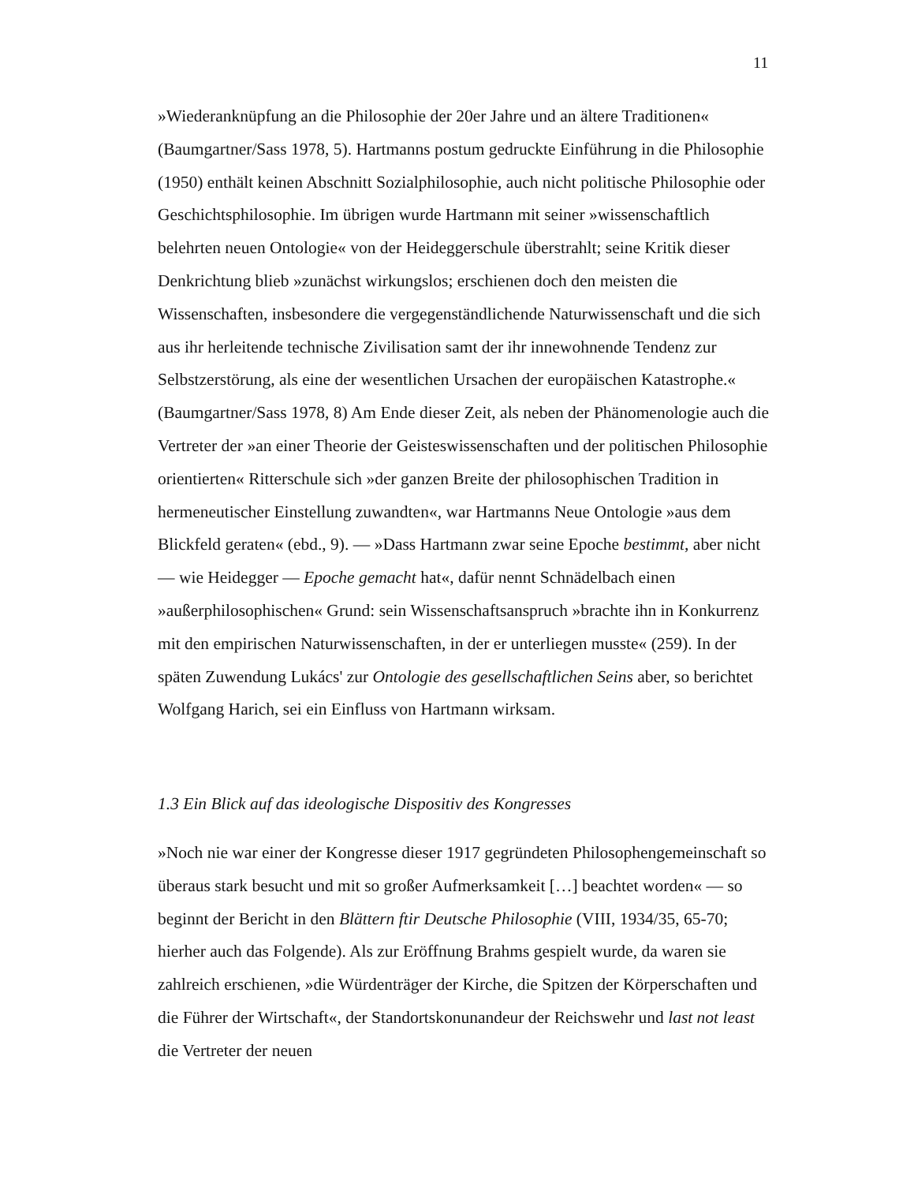11
»Wiederanknüpfung an die Philosophie der 20er Jahre und an ältere Traditionen« (Baumgartner/Sass 1978, 5). Hartmanns postum gedruckte Einführung in die Philosophie (1950) enthält keinen Abschnitt Sozialphilosophie, auch nicht politische Philosophie oder Geschichtsphilosophie. Im übrigen wurde Hartmann mit seiner »wissenschaftlich belehrten neuen Ontologie« von der Heideggerschule überstrahlt; seine Kritik dieser Denkrichtung blieb »zunächst wirkungslos; erschienen doch den meisten die Wissenschaften, insbesondere die vergegenständlichende Naturwissenschaft und die sich aus ihr herleitende technische Zivilisation samt der ihr innewohnende Tendenz zur Selbstzerstörung, als eine der wesentlichen Ursachen der europäischen Katastrophe.« (Baumgartner/Sass 1978, 8) Am Ende dieser Zeit, als neben der Phänomenologie auch die Vertreter der »an einer Theorie der Geisteswissenschaften und der politischen Philosophie orientierten« Ritterschule sich »der ganzen Breite der philosophischen Tradition in hermeneutischer Einstellung zuwandten«, war Hartmanns Neue Ontologie »aus dem Blickfeld geraten« (ebd., 9). — »Dass Hartmann zwar seine Epoche bestimmt, aber nicht — wie Heidegger — Epoche gemacht hat«, dafür nennt Schnädelbach einen »außerphilosophischen« Grund: sein Wissenschaftsanspruch »brachte ihn in Konkurrenz mit den empirischen Naturwissenschaften, in der er unterliegen musste« (259). In der späten Zuwendung Lukács' zur Ontologie des gesellschaftlichen Seins aber, so berichtet Wolfgang Harich, sei ein Einfluss von Hartmann wirksam.
1.3 Ein Blick auf das ideologische Dispositiv des Kongresses
»Noch nie war einer der Kongresse dieser 1917 gegründeten Philosophengemeinschaft so überaus stark besucht und mit so großer Aufmerksamkeit […] beachtet worden« — so beginnt der Bericht in den Blättern ftir Deutsche Philosophie (VIII, 1934/35, 65-70; hierher auch das Folgende). Als zur Eröffnung Brahms gespielt wurde, da waren sie zahlreich erschienen, »die Würdenträger der Kirche, die Spitzen der Körperschaften und die Führer der Wirtschaft«, der Standortskonunandeur der Reichswehr und last not least die Vertreter der neuen